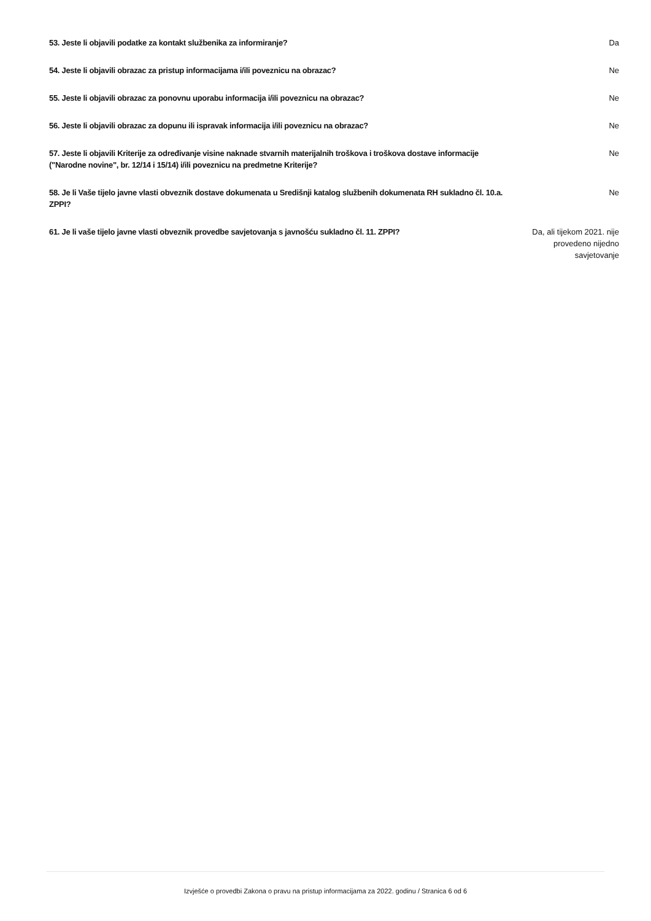53. Jeste li objavili podatke za kontakt službenika za informiranje? Da
54. Jeste li objavili obrazac za pristup informacijama i/ili poveznicu na obrazac? Ne
55. Jeste li objavili obrazac za ponovnu uporabu informacija i/ili poveznicu na obrazac? Ne
56. Jeste li objavili obrazac za dopunu ili ispravak informacija i/ili poveznicu na obrazac? Ne
57. Jeste li objavili Kriterije za određivanje visine naknade stvarnih materijalnih troškova i troškova dostave informacije ("Narodne novine", br. 12/14 i 15/14) i/ili poveznicu na predmetne Kriterije?
Ne
58. Je li Vaše tijelo javne vlasti obveznik dostave dokumenata u Središnji katalog službenih dokumenata RH sukladno čl. 10.a. ZPPI?
Ne
61. Je li vaše tijelo javne vlasti obveznik provedbe savjetovanja s javnošću sukladno čl. 11. ZPPI?
Da, ali tijekom 2021. nije provedeno nijedno savjetovanje
Izvješće o provedbi Zakona o pravu na pristup informacijama za 2022. godinu / Stranica 6 od 6